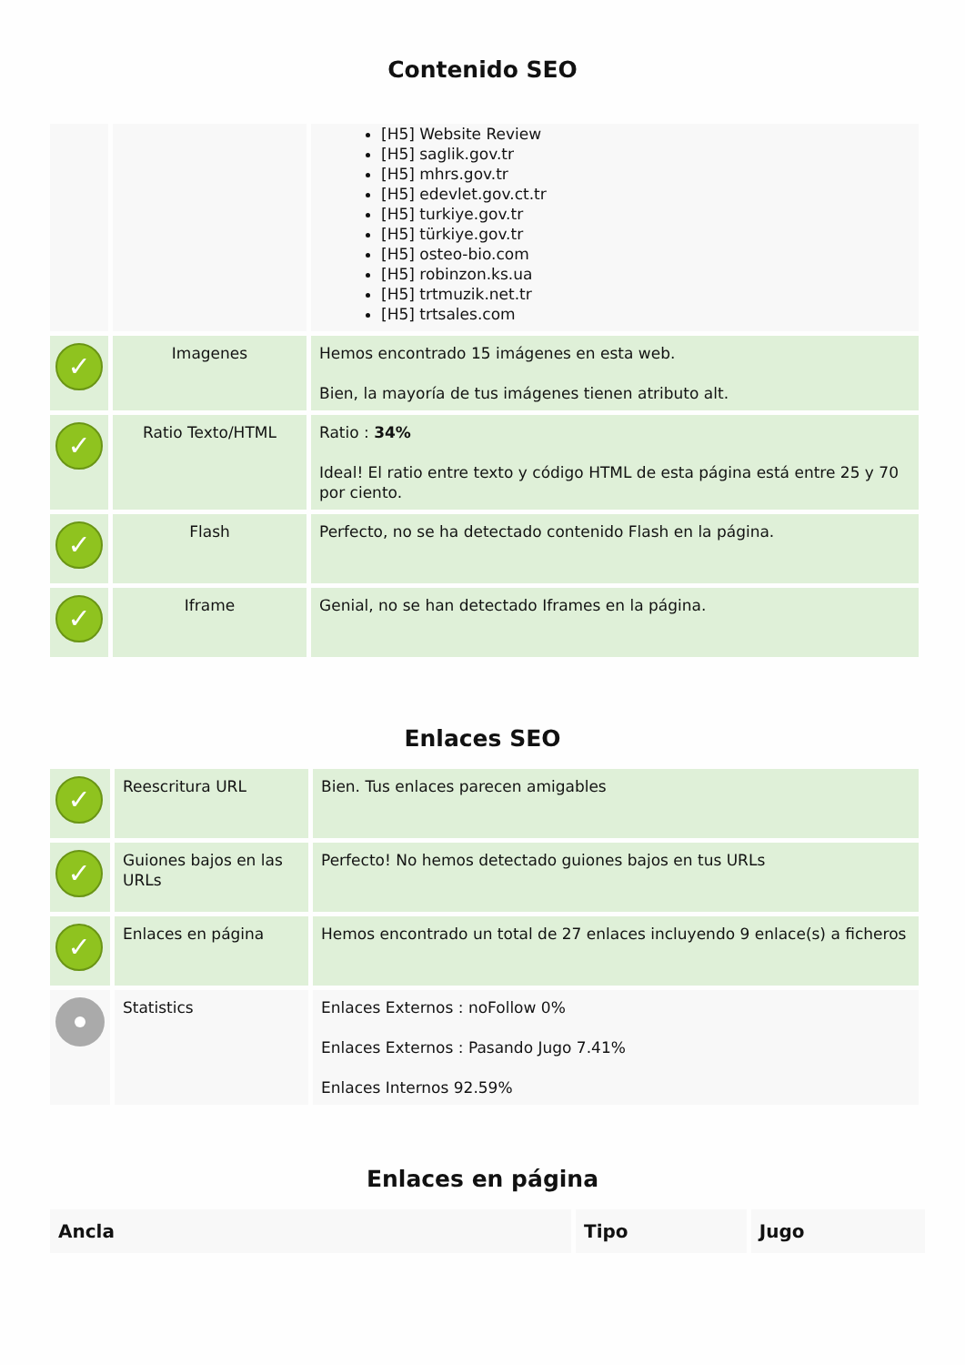Contenido SEO
| | | [H5] Website Review [H5] saglik.gov.tr [H5] mhrs.gov.tr [H5] edevlet.gov.ct.tr [H5] turkiye.gov.tr [H5] türkiye.gov.tr [H5] osteo-bio.com [H5] robinzon.ks.ua [H5] trtmuzik.net.tr [H5] trtsales.com |
| ✓ | Imagenes | Hemos encontrado 15 imágenes en esta web. Bien, la mayoría de tus imágenes tienen atributo alt. |
| ✓ | Ratio Texto/HTML | Ratio : 34% Ideal! El ratio entre texto y código HTML de esta página está entre 25 y 70 por ciento. |
| ✓ | Flash | Perfecto, no se ha detectado contenido Flash en la página. |
| ✓ | Iframe | Genial, no se han detectado Iframes en la página. |
Enlaces SEO
| ✓ | Reescritura URL | Bien. Tus enlaces parecen amigables |
| ✓ | Guiones bajos en las URLs | Perfecto! No hemos detectado guiones bajos en tus URLs |
| ✓ | Enlaces en página | Hemos encontrado un total de 27 enlaces incluyendo 9 enlace(s) a ficheros |
| | Statistics | Enlaces Externos : noFollow 0% Enlaces Externos : Pasando Jugo 7.41% Enlaces Internos 92.59% |
Enlaces en página
| Ancla | Tipo | Jugo |
| --- | --- | --- |